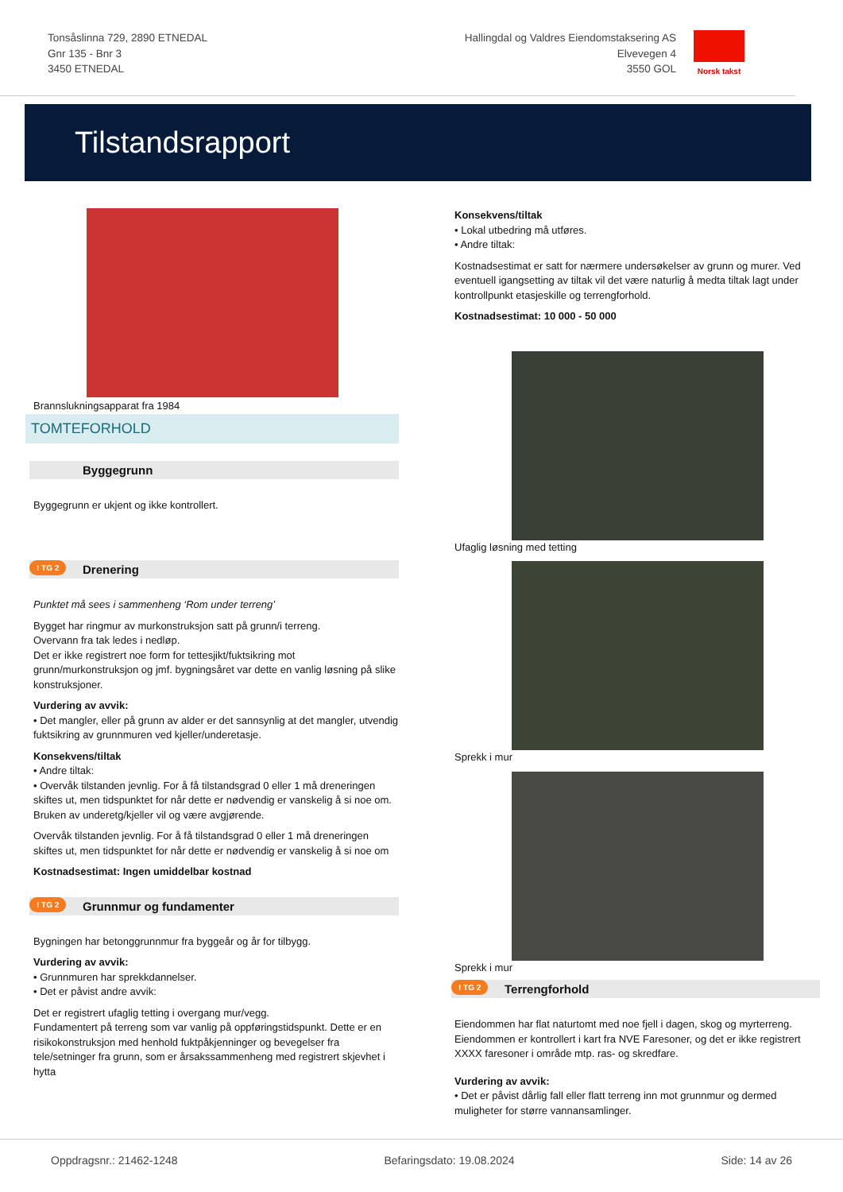Tonsåslinna 729, 2890 ETNEDAL
Gnr 135 - Bnr 3
3450 ETNEDAL
Hallingdal og Valdres Eiendomstaksering AS
Elvevegen 4
3550 GOL
Norsk takst
Tilstandsrapport
Brannslukningsapparat fra 1984
TOMTEFORHOLD
Byggegrunn
Byggegrunn er ukjent og ikke kontrollert.
! TG 2 Drenering
Punktet må sees i sammenheng ‘Rom under terreng’
Bygget har ringmur av murkonstruksjon satt på grunn/i terreng.
Overvann fra tak ledes i nedløp.
Det er ikke registrert noe form for tettesjikt/fuktsikring mot grunn/murkonstruksjon og jmf. bygningsåret var dette en vanlig løsning på slike konstruksjoner.
Vurdering av avvik:
• Det mangler, eller på grunn av alder er det sannsynlig at det mangler, utvendig fuktsikring av grunnmuren ved kjeller/underetasje.
Konsekvens/tiltak
• Andre tiltak:
• Overvåk tilstanden jevnlig. For å få tilstandsgrad 0 eller 1 må dreneringen skiftes ut, men tidspunktet for når dette er nødvendig er vanskelig å si noe om. Bruken av underetg/kjeller vil og være avgjørende.
Overvåk tilstanden jevnlig. For å få tilstandsgrad 0 eller 1 må dreneringen skiftes ut, men tidspunktet for når dette er nødvendig er vanskelig å si noe om
Kostnadsestimat: Ingen umiddelbar kostnad
! TG 2 Grunnmur og fundamenter
Bygningen har betonggrunnmur fra byggeår og år for tilbygg.
Vurdering av avvik:
• Grunnmuren har sprekkdannelser.
• Det er påvist andre avvik:
Det er registrert ufaglig tetting i overgang mur/vegg.
Fundamentert på terreng som var vanlig på oppføringstidspunkt. Dette er en risikokonstruksjon med henhold fuktpåkjenninger og bevegelser fra tele/setninger fra grunn, som er årsakssammenheng med registrert skjevhet i hytta
Konsekvens/tiltak
• Lokal utbedring må utføres.
• Andre tiltak:
Kostnadsestimat er satt for nærmere undersøkelser av grunn og murer. Ved eventuell igangsetting av tiltak vil det være naturlig å medta tiltak lagt under kontrollpunkt etasjeskille og terrengforhold.
Kostnadsestimat: 10 000 - 50 000
Ufaglig løsning med tetting
Sprekk i mur
Sprekk i mur
! TG 2 Terrengforhold
Eiendommen har flat naturtomt med noe fjell i dagen, skog og myrterreng. Eiendommen er kontrollert i kart fra NVE Faresoner, og det er ikke registrert XXXX faresoner i område mtp. ras- og skredfare.
Vurdering av avvik:
• Det er påvist dårlig fall eller flatt terreng inn mot grunnmur og dermed muligheter for større vannansamlinger.
Oppdragsnr.: 21462-1248 Befaringsdato: 19.08.2024 Side: 14 av 26